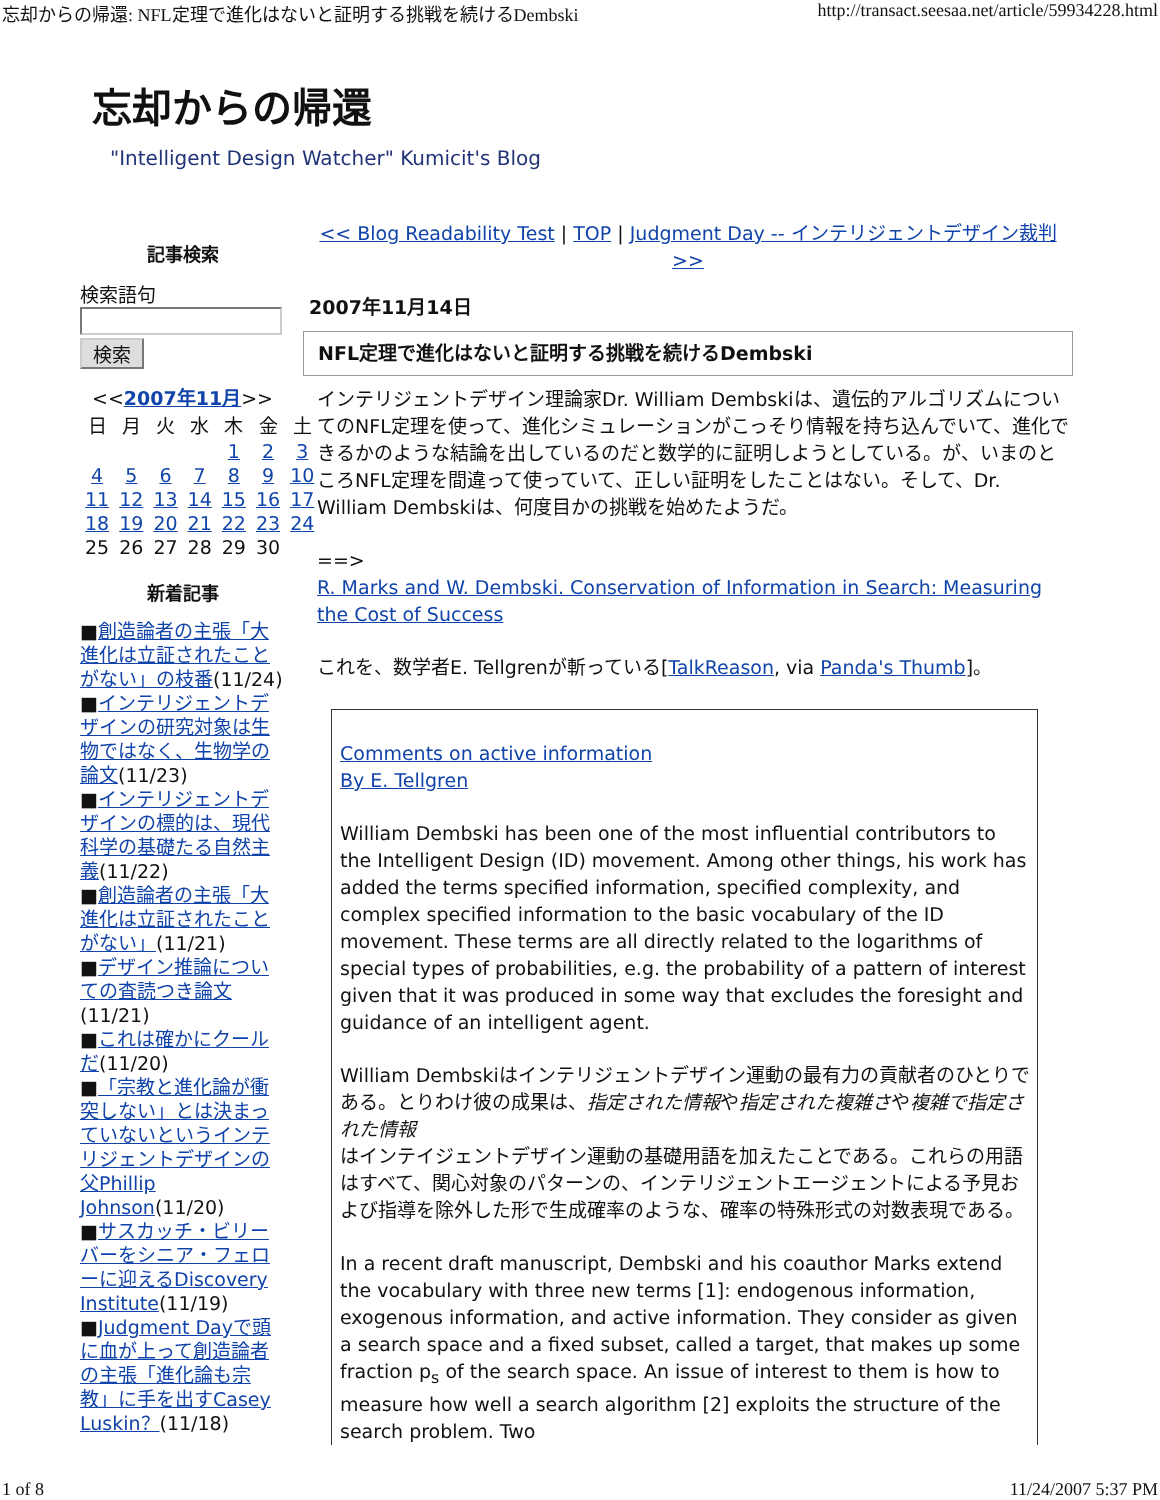忘却からの帰還: NFL定理で進化はないと証明する挑戦を続けるDembski http://transact.seesaa.net/article/59934228.html
忘却からの帰還
"Intelligent Design Watcher" Kumicit's Blog
記事検索
検索語句
検索
<<2007年11月>>
| 日 | 月 | 火 | 水 | 木 | 金 | 土 |
| --- | --- | --- | --- | --- | --- | --- |
| | | | | 1 | 2 | 3 |
| 4 | 5 | 6 | 7 | 8 | 9 | 10 |
| 11 | 12 | 13 | 14 | 15 | 16 | 17 |
| 18 | 19 | 20 | 21 | 22 | 23 | 24 |
| 25 | 26 | 27 | 28 | 29 | 30 | |
新着記事
■創造論者の主張「大進化は立証されたことがない」の枝番(11/24)
■インテリジェントデザインの研究対象は生物ではなく、生物学の論文(11/23)
■インテリジェントデザインの標的は、現代科学の基礎たる自然主義(11/22)
■創造論者の主張「大進化は立証されたことがない」(11/21)
■デザイン推論についての査読つき論文(11/21)
■これは確かにクールだ(11/20)
■「宗教と進化論が衝突しない」とは決まっていないというインテリジェントデザインの父Phillip Johnson(11/20)
■サスカッチ・ビリーバーをシニア・フェローに迎えるDiscovery Institute(11/19)
■Judgment Dayで頭に血が上って創造論者の主張「進化論も宗教」に手を出すCasey Luskin？(11/18)
<< Blog Readability Test | TOP | Judgment Day -- インテリジェントデザイン裁判 >>
2007年11月14日
NFL定理で進化はないと証明する挑戦を続けるDembski
インテリジェントデザイン理論家Dr. William Dembskiは、遺伝的アルゴリズムについてのNFL定理を使って、進化シミュレーションがこっそり情報を持ち込んでいて、進化できるかのような結論を出しているのだと数学的に証明しようとしている。が、いまのところNFL定理を間違って使っていて、正しい証明をしたことはない。そして、Dr. William Dembskiは、何度目かの挑戦を始めたようだ。
==>
R. Marks and W. Dembski. Conservation of Information in Search: Measuring the Cost of Success
これを、数学者E. Tellgrenが斬っている[TalkReason, via Panda's Thumb]。
Comments on active information
By E. Tellgren
William Dembski has been one of the most influential contributors to the Intelligent Design (ID) movement. Among other things, his work has added the terms specified information, specified complexity, and complex specified information to the basic vocabulary of the ID movement. These terms are all directly related to the logarithms of special types of probabilities, e.g. the probability of a pattern of interest given that it was produced in some way that excludes the foresight and guidance of an intelligent agent.
William Dembskiはインテリジェントデザイン運動の最有力の貢献者のひとりである。とりわけ彼の成果は、指定された情報や指定された複雑さや複雑で指定された情報
はインテイジェントデザイン運動の基礎用語を加えたことである。これらの用語はすべて、関心対象のパターンの、インテリジェントエージェントによる予見および指導を除外した形で生成確率のような、確率の特殊形式の対数表現である。
In a recent draft manuscript, Dembski and his coauthor Marks extend the vocabulary with three new terms [1]: endogenous information, exogenous information, and active information. They consider as given a search space and a fixed subset, called a target, that makes up some fraction p<sub>s</sub> of the search space. An issue of interest to them is how to measure how well a search algorithm [2] exploits the structure of the search problem. Two
1 of 8 11/24/2007 5:37 PM